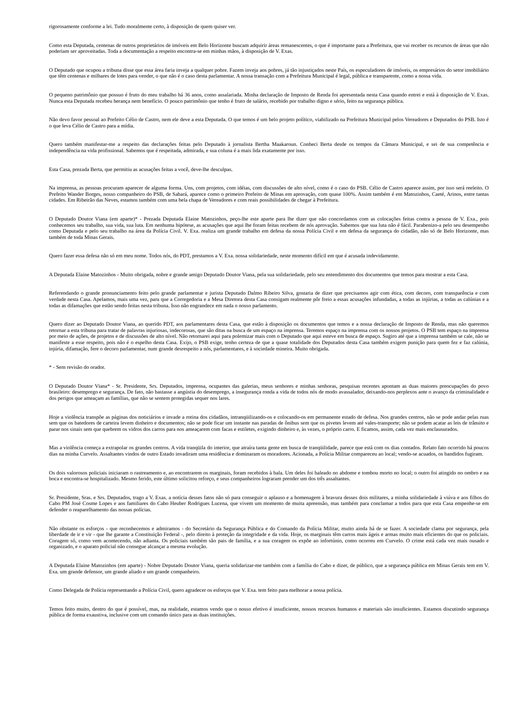rigorosamente conforme a lei. Tudo moralmente certo, à disposição de quem quiser ver.
Como esta Deputada, centenas de outros proprietários de imóveis em Belo Horizonte buscam adquirir áreas remanescentes, o que é importante para a Prefeitura, que vai receber os recursos de áreas que não poderiam ser aproveitadas. Toda a documentação a respeito encontra-se em minhas mãos, à disposição de V. Exas.
O Deputado que ocupou a tribuna disse que essa área faria inveja a qualquer pobre. Fazem inveja aos pobres, já tão injustiçados neste País, os especuladores de imóveis, os empresários do setor imobiliário que têm centenas e milhares de lotes para vender, o que não é o caso desta parlamentar. A nossa transação com a Prefeitura Municipal é legal, pública e transparente, como a nossa vida.
O pequeno patrimônio que possuo é fruto do meu trabalho há 36 anos, como assalariada. Minha declaração de Imposto de Renda foi apresentada nesta Casa quando entrei e está à disposição de V. Exas. Nunca esta Deputada recebeu herança nem benefício. O pouco patrimônio que tenho é fruto de salário, recebido por trabalho digno e sério, feito na segurança pública.
Não devo favor pessoal ao Prefeito Célio de Castro, nem ele deve a esta Deputada. O que temos é um belo projeto político, viabilizado na Prefeitura Municipal pelos Vereadores e Deputados do PSB. Isto é o que leva Célio de Castro para a mídia.
Quero também manifestar-me a respeito das declarações feitas pelo Deputado à jornalista Bertha Maakaroun. Conheci Berta desde os tempos da Câmara Municipal, e sei de sua competência e independência na vida profissional. Sabemos que é respeitada, admirada, e sua coluna é a mais lida exatamente por isso.
Esta Casa, prezada Berta, que permitiu as acusações feitas a você, deve-lhe desculpas.
Na imprensa, as pessoas procuram aparecer de alguma forma. Uns, com projetos, com idéias, com discussões de alto nível, como é o caso do PSB. Célio de Castro aparece assim, por isso será reeleito. O Prefeito Wander Borges, nosso companheiro do PSB, de Sabará, aparece como o primeiro Prefeito de Minas em aprovação, com quase 100%. Assim também é em Matozinhos, Caeté, Arinos, entre tantas cidades. Em Ribeirão das Neves, estamos também com uma bela chapa de Vereadores e com reais possibilidades de chegar à Prefeitura.
O Deputado Doutor Viana (em aparte)* - Prezada Deputada Elaine Matozinhos, peço-lhe este aparte para lhe dizer que não concordamos com as colocações feitas contra a pessoa de V. Exa., pois conhecemos seu trabalho, sua vida, sua luta. Em nenhuma hipótese, as acusações que aqui lhe foram feitas recebem de nós aprovação. Sabemos que sua luta não é fácil. Parabenizo-a pelo seu desempenho como Deputada e pelo seu trabalho na área da Polícia Civil. V. Exa. realiza um grande trabalho em defesa da nossa Polícia Civil e em defesa da segurança do cidadão, não só de Belo Horizonte, mas também de toda Minas Gerais.
Quero fazer essa defesa não só em meu nome. Todos nós, do PDT, prestamos a V. Exa. nossa solidariedade, neste momento difícil em que é acusada indevidamente.
A Deputada Elaine Matozinhos - Muito obrigada, nobre e grande amigo Deputado Doutor Viana, pela sua solidariedade, pelo seu entendimento dos documentos que temos para mostrar a esta Casa.
Referendando o grande pronunciamento feito pelo grande parlamentar e jurista Deputado Dalmo Ribeiro Silva, gostaria de dizer que precisamos agir com ética, com decoro, com transparência e com verdade nesta Casa. Apelamos, mais uma vez, para que a Corregedoria e a Mesa Diretora desta Casa consigam realmente pôr freio a essas acusações infundadas, a todas as injúrias, a todas as calúnias e a todas as difamações que estão sendo feitas nesta tribuna. Isso não engrandece em nada o nosso parlamento.
Quero dizer ao Deputado Doutor Viana, ao querido PDT, aos parlamentares desta Casa, que estão à disposição os documentos que temos e a nossa declaração de Imposto de Renda, mas não queremos retornar a esta tribuna para tratar de palavras injuriosas, indecorosas, que são ditas na busca de um espaço na imprensa. Teremos espaço na imprensa com os nossos projetos. O PSB tem espaço na imprensa por meio de ações, de projetos e de discussões de alto nível. Não retornarei aqui para polemizar mais com o Deputado que aqui esteve em busca de espaço. Sugiro até que a imprensa também se cale, não se manifeste a esse respeito, pois não é o espelho desta Casa. Exijo, o PSB exige, tenho certeza de que a quase totalidade dos Deputados desta Casa também exigem punição para quem fez e faz calúnia, injúria, difamação, fere o decoro parlamentar, num grande desrespeito a nós, parlamentares, e à sociedade mineira. Muito obrigada.
* - Sem revisão do orador.
O Deputado Doutor Viana* - Sr. Presidente, Srs. Deputados, imprensa, ocupantes das galerias, meus senhores e minhas senhoras, pesquisas recentes apontam as duas maiores preocupações do povo brasileiro: desemprego e segurança. De fato, não bastasse a angústia do desemprego, a insegurança ronda a vida de todos nós de modo avassalador, deixando-nos perplexos ante o avanço da criminalidade e dos perigos que ameaçam as famílias, que não se sentem protegidas sequer nos lares.
Hoje a violência transpõe as páginas dos noticiários e invade a rotina dos cidadãos, intranqüilizando-os e colocando-os em permanente estado de defesa. Nos grandes centros, não se pode andar pelas ruas sem que os batedores de carteira levem dinheiro e documentos; não se pode ficar um instante nas paradas de ônibus sem que os pivetes levem até vales-transporte; não se podem acatar as leis de trânsito e parar nos sinais sem que quebrem os vidros dos carros para nos ameaçarem com facas e estiletes, exigindo dinheiro e, às vezes, o próprio carro. E ficamos, assim, cada vez mais enclausurados.
Mas a violência começa a extrapolar os grandes centros. A vida tranqüila do interior, que atraíra tanta gente em busca de tranqüilidade, parece que está com os dias contados. Relato fato ocorrido há poucos dias na minha Curvelo. Assaltantes vindos de outro Estado invadiram uma residência e dominaram os moradores. Acionada, a Polícia Militar compareceu ao local; vendo-se acuados, os bandidos fugiram.
Os dois valorosos policiais iniciaram o rastreamento e, ao encontrarem os marginais, foram recebidos à bala. Um deles foi baleado no abdome e tombou morto no local; o outro foi atingido no ombro e na boca e encontra-se hospitalizado. Mesmo ferido, este último solicitou reforço, e seus companheiros lograram prender um dos três assaltantes.
Sr. Presidente, Sras. e Srs. Deputados, trago a V. Exas. a notícia desses fatos não só para conseguir o aplauso e a homenagem à bravura desses dois militares, a minha solidariedade à viúva e aos filhos do Cabo PM José Cosme Lopes e aos familiares do Cabo Heuber Rodrigues Lucena, que vivem um momento de muita apreensão, mas também para conclamar a todos para que esta Casa empenhe-se em defender o reaparelhamento das nossas polícias.
Não obstante os esforços - que reconhecemos e admiramos - do Secretário da Segurança Pública e do Comando da Polícia Militar, muito ainda há de se fazer. A sociedade clama por segurança, pela liberdade de ir e vir - que lhe garante a Constituição Federal -, pelo direito à proteção da integridade e da vida. Hoje, os marginais têm carros mais ágeis e armas muito mais eficientes do que os policiais. Coragem só, como vem acontecendo, não adianta. Os policiais também são pais de família, e a sua coragem os expõe ao infortúnio, como ocorreu em Curvelo. O crime está cada vez mais ousado e organizado, e o aparato policial não consegue alcançar a mesma evolução.
A Deputada Elaine Matozinhos (em aparte) - Nobre Deputado Doutor Viana, queria solidarizar-me também com a família do Cabo e dizer, de público, que a segurança pública em Minas Gerais tem em V. Exa. um grande defensor, um grande aliado e um grande companheiro.
Como Delegada de Polícia representando a Polícia Civil, quero agradecer os esforços que V. Exa. tem feito para melhorar a nossa polícia.
Temos feito muito, dentro do que é possível, mas, na realidade, estamos vendo que o nosso efetivo é insuficiente, nossos recursos humanos e materiais são insuficientes. Estamos discutindo segurança pública de forma exaustiva, inclusive com um comando único para as duas instituições.